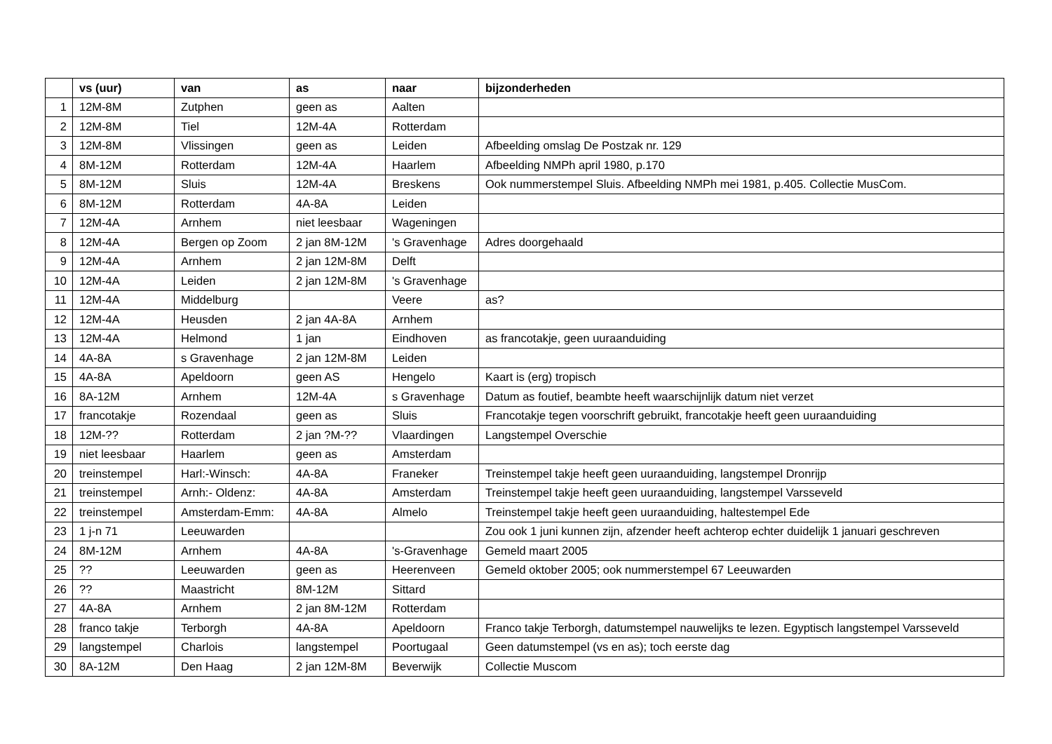| | vs (uur) | van | as | naar | bijzonderheden |
| --- | --- | --- | --- | --- | --- |
| 1 | 12M-8M | Zutphen | geen as | Aalten | |
| 2 | 12M-8M | Tiel | 12M-4A | Rotterdam | |
| 3 | 12M-8M | Vlissingen | geen as | Leiden | Afbeelding omslag De Postzak nr. 129 |
| 4 | 8M-12M | Rotterdam | 12M-4A | Haarlem | Afbeelding NMPh april 1980, p.170 |
| 5 | 8M-12M | Sluis | 12M-4A | Breskens | Ook nummerstempel Sluis. Afbeelding NMPh mei 1981, p.405. Collectie MusCom. |
| 6 | 8M-12M | Rotterdam | 4A-8A | Leiden | |
| 7 | 12M-4A | Arnhem | niet leesbaar | Wageningen | |
| 8 | 12M-4A | Bergen op Zoom | 2 jan 8M-12M | 's Gravenhage | Adres doorgehaald |
| 9 | 12M-4A | Arnhem | 2 jan 12M-8M | Delft | |
| 10 | 12M-4A | Leiden | 2 jan 12M-8M | 's Gravenhage | |
| 11 | 12M-4A | Middelburg | | Veere | as? |
| 12 | 12M-4A | Heusden | 2 jan 4A-8A | Arnhem | |
| 13 | 12M-4A | Helmond | 1 jan | Eindhoven | as francotakje, geen uuraanduiding |
| 14 | 4A-8A | s Gravenhage | 2 jan 12M-8M | Leiden | |
| 15 | 4A-8A | Apeldoorn | geen AS | Hengelo | Kaart is (erg) tropisch |
| 16 | 8A-12M | Arnhem | 12M-4A | s Gravenhage | Datum as foutief, beambte heeft waarschijnlijk datum niet verzet |
| 17 | francotakje | Rozendaal | geen as | Sluis | Francotakje tegen voorschrift gebruikt, francotakje heeft geen uuraanduiding |
| 18 | 12M-?? | Rotterdam | 2 jan ?M-?? | Vlaardingen | Langstempel Overschie |
| 19 | niet leesbaar | Haarlem | geen as | Amsterdam | |
| 20 | treinstempel | Harl:-Winsch: | 4A-8A | Franeker | Treinstempel takje heeft geen uuraanduiding, langstempel Dronrijp |
| 21 | treinstempel | Arnh:- Oldenz: | 4A-8A | Amsterdam | Treinstempel takje heeft geen uuraanduiding, langstempel Varsseveld |
| 22 | treinstempel | Amsterdam-Emm: | 4A-8A | Almelo | Treinstempel takje heeft geen uuraanduiding, haltestempel Ede |
| 23 | 1 j-n 71 | Leeuwarden | | | Zou ook 1 juni kunnen zijn, afzender heeft achterop echter duidelijk 1 januari geschreven |
| 24 | 8M-12M | Arnhem | 4A-8A | 's-Gravenhage | Gemeld maart 2005 |
| 25 | ?? | Leeuwarden | geen as | Heerenveen | Gemeld oktober 2005; ook nummerstempel 67 Leeuwarden |
| 26 | ?? | Maastricht | 8M-12M | Sittard | |
| 27 | 4A-8A | Arnhem | 2 jan 8M-12M | Rotterdam | |
| 28 | franco takje | Terborgh | 4A-8A | Apeldoorn | Franco takje Terborgh, datumstempel nauwelijks te lezen. Egyptisch langstempel Varsseveld |
| 29 | langstempel | Charlois | langstempel | Poortugaal | Geen datumstempel (vs en as); toch eerste dag |
| 30 | 8A-12M | Den Haag | 2 jan 12M-8M | Beverwijk | Collectie Muscom |